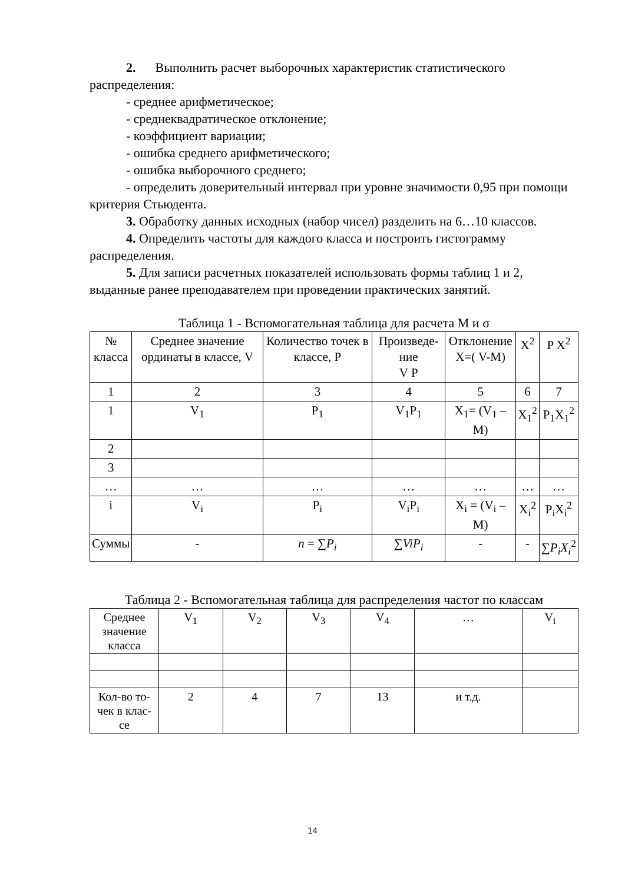2. Выполнить расчет выборочных характеристик статистического распределения:
- среднее арифметическое;
- среднеквадратическое отклонение;
- коэффициент вариации;
- ошибка среднего арифметического;
- ошибка выборочного среднего;
- определить доверительный интервал при уровне значимости 0,95 при помощи критерия Стьюдента.
3. Обработку данных исходных (набор чисел) разделить на 6…10 классов.
4. Определить частоты для каждого класса и построить гистограмму распределения.
5. Для записи расчетных показателей использовать формы таблиц 1 и 2, выданные ранее преподавателем при проведении практических занятий.
Таблица 1 - Вспомогательная таблица для расчета М и σ
| № класса | Среднее значение ординаты в классе, V | Количество точек в классе, P | Произведе-ние V P | Отклонение X=( V-M) | X<sup>2</sup> | P X<sup>2</sup> |
| --- | --- | --- | --- | --- | --- | --- |
| 1 | 2 | 3 | 4 | 5 | 6 | 7 |
| 1 | V<sub>1</sub> | P<sub>1</sub> | V<sub>1</sub>P<sub>1</sub> | X<sub>1</sub>= (V<sub>1</sub> – M) | X<sub>1</sub><sup>2</sup> | P<sub>1</sub>X<sub>1</sub><sup>2</sup> |
| 2 | | | | | | |
| 3 | | | | | | |
| … | … | … | … | … | … | … |
| i | V<sub>i</sub> | P<sub>i</sub> | V<sub>i</sub>P<sub>i</sub> | X<sub>i</sub> = (V<sub>i</sub> – M) | X<sub>i</sub><sup>2</sup> | P<sub>i</sub>X<sub>i</sub><sup>2</sup> |
| Суммы | - | n = ∑ P<sub>i</sub> | ∑ ViP<sub>i</sub> | - | - | ∑ P<sub>i</sub>X<sub>i</sub><sup>2</sup> |
Таблица 2 - Вспомогательная таблица для распределения частот по классам
| Среднее значение класса | V<sub>1</sub> | V<sub>2</sub> | V<sub>3</sub> | V<sub>4</sub> | … | V<sub>i</sub> |
| --- | --- | --- | --- | --- | --- | --- |
| Кол-во то-чек в клас-се | 2 | 4 | 7 | 13 | и т.д. | |
14